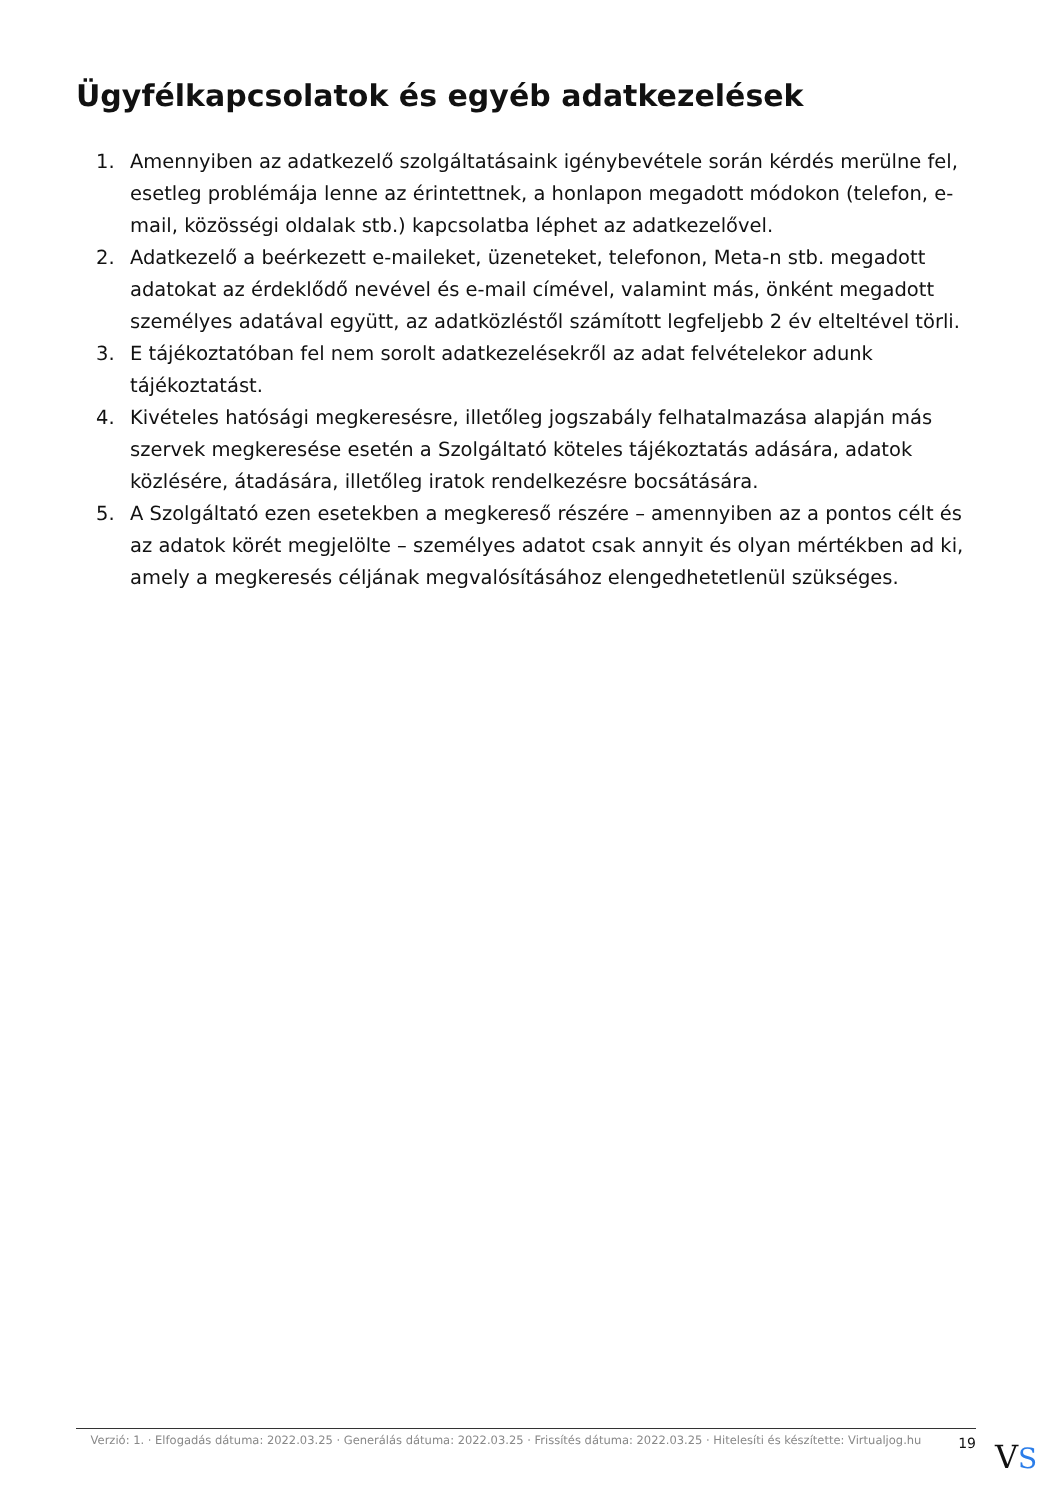Ügyfélkapcsolatok és egyéb adatkezelések
1. Amennyiben az adatkezelő szolgáltatásaink igénybevétele során kérdés merülne fel, esetleg problémája lenne az érintettnek, a honlapon megadott módokon (telefon, e-mail, közösségi oldalak stb.) kapcsolatba léphet az adatkezelővel.
2. Adatkezelő a beérkezett e-maileket, üzeneteket, telefonon, Meta-n stb. megadott adatokat az érdeklődő nevével és e-mail címével, valamint más, önként megadott személyes adatával együtt, az adatközléstől számított legfeljebb 2 év elteltével törli.
3. E tájékoztatóban fel nem sorolt adatkezelésekről az adat felvételekor adunk tájékoztatást.
4. Kivételes hatósági megkeresésre, illetőleg jogszabály felhatalmazása alapján más szervek megkeresése esetén a Szolgáltató köteles tájékoztatás adására, adatok közlésére, átadására, illetőleg iratok rendelkezésre bocsátására.
5. A Szolgáltató ezen esetekben a megkereső részére – amennyiben az a pontos célt és az adatok körét megjelölte – személyes adatot csak annyit és olyan mértékben ad ki, amely a megkeresés céljának megvalósításához elengedhetetlenül szükséges.
Verzió: 1. · Elfogadás dátuma: 2022.03.25 · Generálás dátuma: 2022.03.25 · Frissítés dátuma: 2022.03.25 · Hitelesíti és készítette: Virtualjog.hu
19
VS